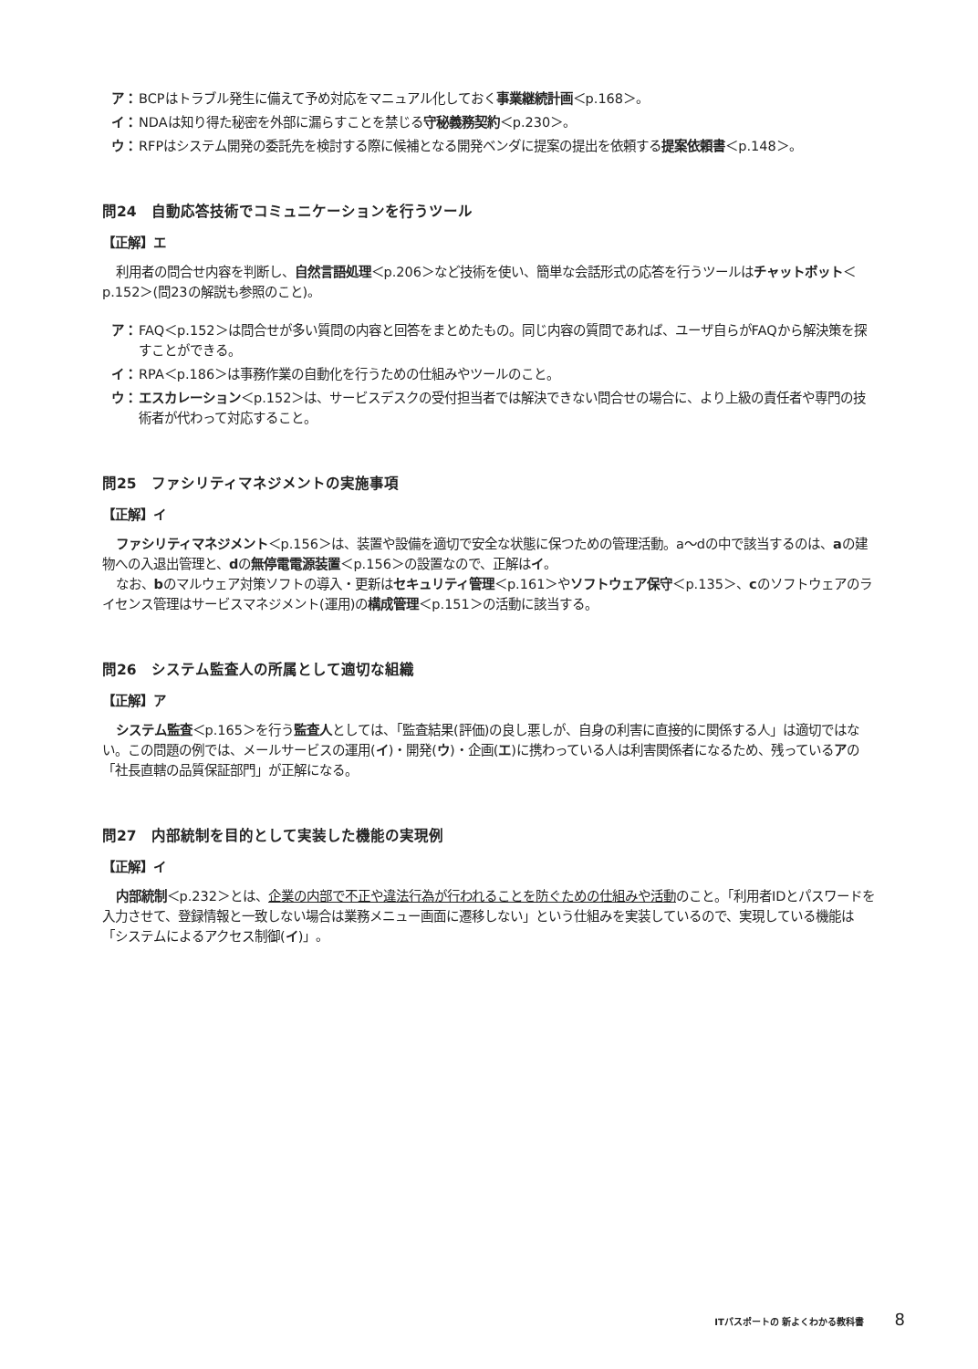ア： BCPはトラブル発生に備えて予め対応をマニュアル化しておく事業継続計画＜p.168＞。
イ： NDAは知り得た秘密を外部に漏らすことを禁じる守秘義務契約＜p.230＞。
ウ： RFPはシステム開発の委託先を検討する際に候補となる開発ベンダに提案の提出を依頼する提案依頼書＜p.148＞。
問24　自動応答技術でコミュニケーションを行うツール
【正解】エ
利用者の問合せ内容を判断し、自然言語処理＜p.206＞など技術を使い、簡単な会話形式の応答を行うツールはチャットボット＜p.152＞(問23の解説も参照のこと)。
ア： FAQ＜p.152＞は問合せが多い質問の内容と回答をまとめたもの。同じ内容の質問であれば、ユーザ自らがFAQから解決策を探すことができる。
イ： RPA＜p.186＞は事務作業の自動化を行うための仕組みやツールのこと。
ウ： エスカレーション＜p.152＞は、サービスデスクの受付担当者では解決できない問合せの場合に、より上級の責任者や専門の技術者が代わって対応すること。
問25　ファシリティマネジメントの実施事項
【正解】イ
ファシリティマネジメント＜p.156＞は、装置や設備を適切で安全な状態に保つための管理活動。a～dの中で該当するのは、aの建物への入退出管理と、dの無停電電源装置＜p.156＞の設置なので、正解はイ。
なお、bのマルウェア対策ソフトの導入・更新はセキュリティ管理＜p.161＞やソフトウェア保守＜p.135＞、cのソフトウェアのライセンス管理はサービスマネジメント(運用)の構成管理＜p.151＞の活動に該当する。
問26　システム監査人の所属として適切な組織
【正解】ア
システム監査＜p.165＞を行う監査人としては、「監査結果(評価)の良し悪しが、自身の利害に直接的に関係する人」は適切ではない。この問題の例では、メールサービスの運用(イ)・開発(ウ)・企画(エ)に携わっている人は利害関係者になるため、残っているアの「社長直轄の品質保証部門」が正解になる。
問27　内部統制を目的として実装した機能の実現例
【正解】イ
内部統制＜p.232＞とは、企業の内部で不正や違法行為が行われることを防ぐための仕組みや活動のこと。「利用者IDとパスワードを入力させて、登録情報と一致しない場合は業務メニュー画面に遷移しない」という仕組みを実装しているので、実現している機能は「システムによるアクセス制御(イ)」。
ITパスポートの 新よくわかる教科書 8